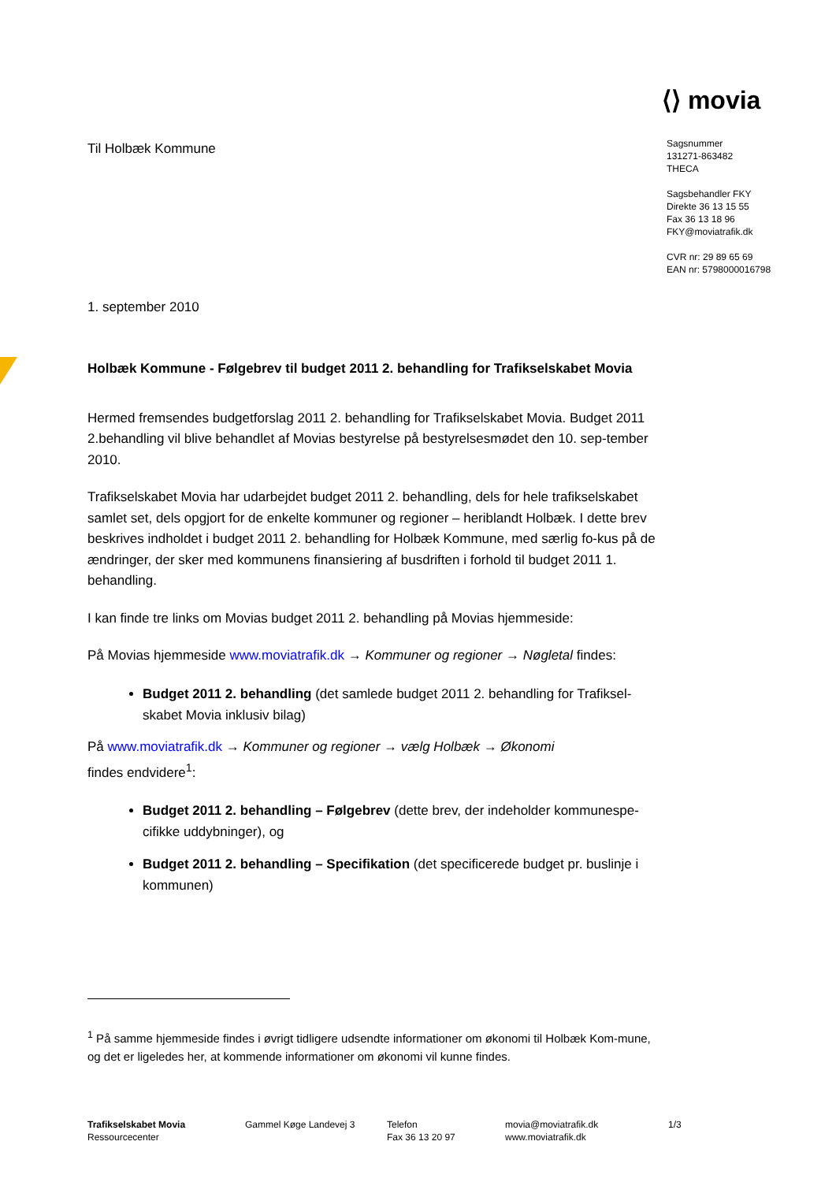⟨⟩ movia
Til Holbæk Kommune
1. september 2010
Holbæk Kommune - Følgebrev til budget 2011 2. behandling for Trafikselskabet Movia
Hermed fremsendes budgetforslag 2011 2. behandling for Trafikselskabet Movia. Budget 2011 2.behandling vil blive behandlet af Movias bestyrelse på bestyrelsesmødet den 10. sep-tember 2010.
Trafikselskabet Movia har udarbejdet budget 2011 2. behandling, dels for hele trafikselskabet samlet set, dels opgjort for de enkelte kommuner og regioner – heriblandt Holbæk. I dette brev beskrives indholdet i budget 2011 2. behandling for Holbæk Kommune, med særlig fo-kus på de ændringer, der sker med kommunens finansiering af busdriften i forhold til budget 2011 1. behandling.
I kan finde tre links om Movias budget 2011 2. behandling på Movias hjemmeside:
På Movias hjemmeside www.moviatrafik.dk → Kommuner og regioner → Nøgletal findes:
Budget 2011 2. behandling (det samlede budget 2011 2. behandling for Trafiksel-skabet Movia inklusiv bilag)
På www.moviatrafik.dk → Kommuner og regioner → vælg Holbæk → Økonomi
findes endvidere<sup>1</sup>:
Budget 2011 2. behandling – Følgebrev (dette brev, der indeholder kommunespe-cifikke uddybninger), og
Budget 2011 2. behandling – Specifikation (det specificerede budget pr. buslinje i kommunen)
<sup>1</sup> På samme hjemmeside findes i øvrigt tidligere udsendte informationer om økonomi til Holbæk Kom-mune, og det er ligeledes her, at kommende informationer om økonomi vil kunne findes.
Sagsnummer
131271-863482
THECA
Sagsbehandler FKY
Direkte 36 13 15 55
Fax 36 13 18 96
FKY@moviatrafik.dk
CVR nr: 29 89 65 69
EAN nr: 5798000016798
Trafikselskabet Movia
Ressourcecenter
Gammel Køge Landevej 3 Telefon
Fax 36 13 20 97
movia@moviatrafik.dk
www.moviatrafik.dk
1/3